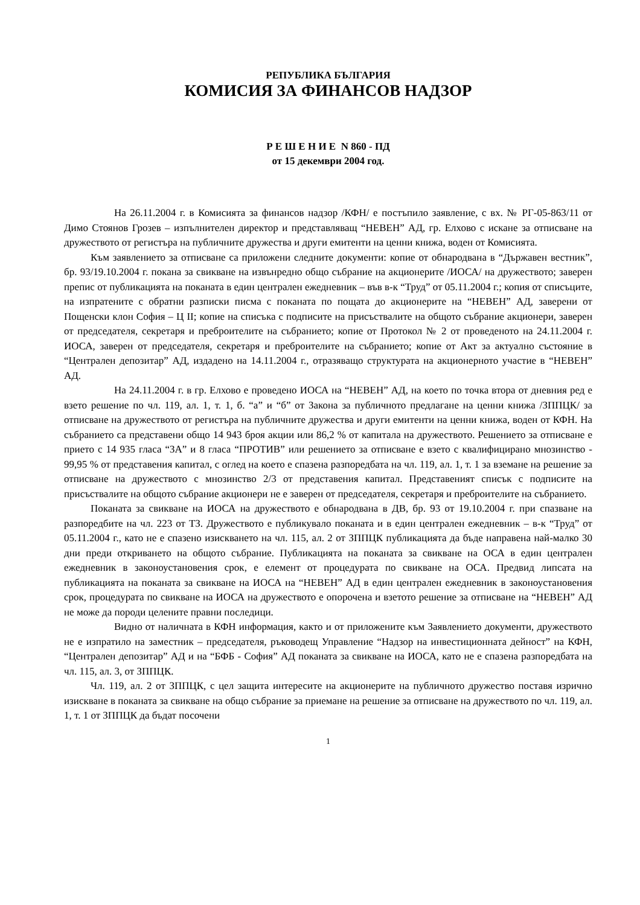РЕПУБЛИКА БЪЛГАРИЯ
КОМИСИЯ ЗА ФИНАНСОВ НАДЗОР
Р Е Ш Е Н И Е N 860 - ПД
от 15 декември 2004 год.
На 26.11.2004 г. в Комисията за финансов надзор /КФН/ е постъпило заявление, с вх. № РГ-05-863/11 от Димо Стоянов Грозев – изпълнителен директор и представляващ “НЕВЕН” АД, гр. Елхово с искане за отписване на дружеството от регистъра на публичните дружества и други емитенти на ценни книжа, воден от Комисията.
Към заявлението за отписване са приложени следните документи: копие от обнародвана в “Държавен вестник”, бр. 93/19.10.2004 г. покана за свикване на извънредно общо събрание на акционерите /ИОСА/ на дружеството; заверен препис от публикацията на поканата в един централен ежедневник – във в-к “Труд” от 05.11.2004 г.; копия от списъците, на изпратените с обратни разписки писма с поканата по пощата до акционерите на “НЕВЕН” АД, заверени от Пощенски клон София – Ц II; копие на списъка с подписите на присъствалите на общото събрание акционери, заверен от председателя, секретаря и преброителите на събранието; копие от Протокол № 2 от проведеното на 24.11.2004 г. ИОСА, заверен от председателя, секретаря и преброителите на събранието; копие от Акт за актуално състояние в “Централен депозитар” АД, издадено на 14.11.2004 г., отразяващо структурата на акционерното участие в “НЕВЕН” АД.
На 24.11.2004 г. в гр. Елхово е проведено ИОСА на “НЕВЕН” АД, на което по точка втора от дневния ред е взето решение по чл. 119, ал. 1, т. 1, б. “а” и “б” от Закона за публичното предлагане на ценни книжа /ЗППЦК/ за отписване на дружеството от регистъра на публичните дружества и други емитенти на ценни книжа, воден от КФН. На събранието са представени общо 14 943 броя акции или 86,2 % от капитала на дружеството. Решението за отписване е прието с 14 935 гласа “ЗА” и 8 гласа “ПРОТИВ” или решението за отписване е взето с квалифицирано мнозинство - 99,95 % от представения капитал, с оглед на което е спазена разпоредбата на чл. 119, ал. 1, т. 1 за вземане на решение за отписване на дружеството с мнозинство 2/3 от представения капитал. Представеният списък с подписите на присъствалите на общото събрание акционери не е заверен от председателя, секретаря и преброителите на събранието.
Поканата за свикване на ИОСА на дружеството е обнародвана в ДВ, бр. 93 от 19.10.2004 г. при спазване на разпоредбите на чл. 223 от ТЗ. Дружеството е публикувало поканата и в един централен ежедневник – в-к “Труд” от 05.11.2004 г., като не е спазено изискването на чл. 115, ал. 2 от ЗППЦК публикацията да бъде направена най-малко 30 дни преди откриването на общото събрание. Публикацията на поканата за свикване на ОСА в един централен ежедневник в законоустановения срок, е елемент от процедурата по свикване на ОСА. Предвид липсата на публикацията на поканата за свикване на ИОСА на “НЕВЕН” АД в един централен ежедневник в законоустановения срок, процедурата по свикване на ИОСА на дружеството е опорочена и взетото решение за отписване на “НЕВЕН” АД не може да породи целените правни последици.
Видно от наличната в КФН информация, както и от приложените към Заявлението документи, дружеството не е изпратило на заместник – председателя, ръководещ Управление “Надзор на инвестиционната дейност” на КФН, “Централен депозитар” АД и на “БФБ - София” АД поканата за свикване на ИОСА, като не е спазена разпоредбата на чл. 115, ал. 3, от ЗППЦК.
Чл. 119, ал. 2 от ЗППЦК, с цел защита интересите на акционерите на публичното дружество поставя изрично изискване в поканата за свикване на общо събрание за приемане на решение за отписване на дружеството по чл. 119, ал. 1, т. 1 от ЗППЦК да бъдат посочени
1